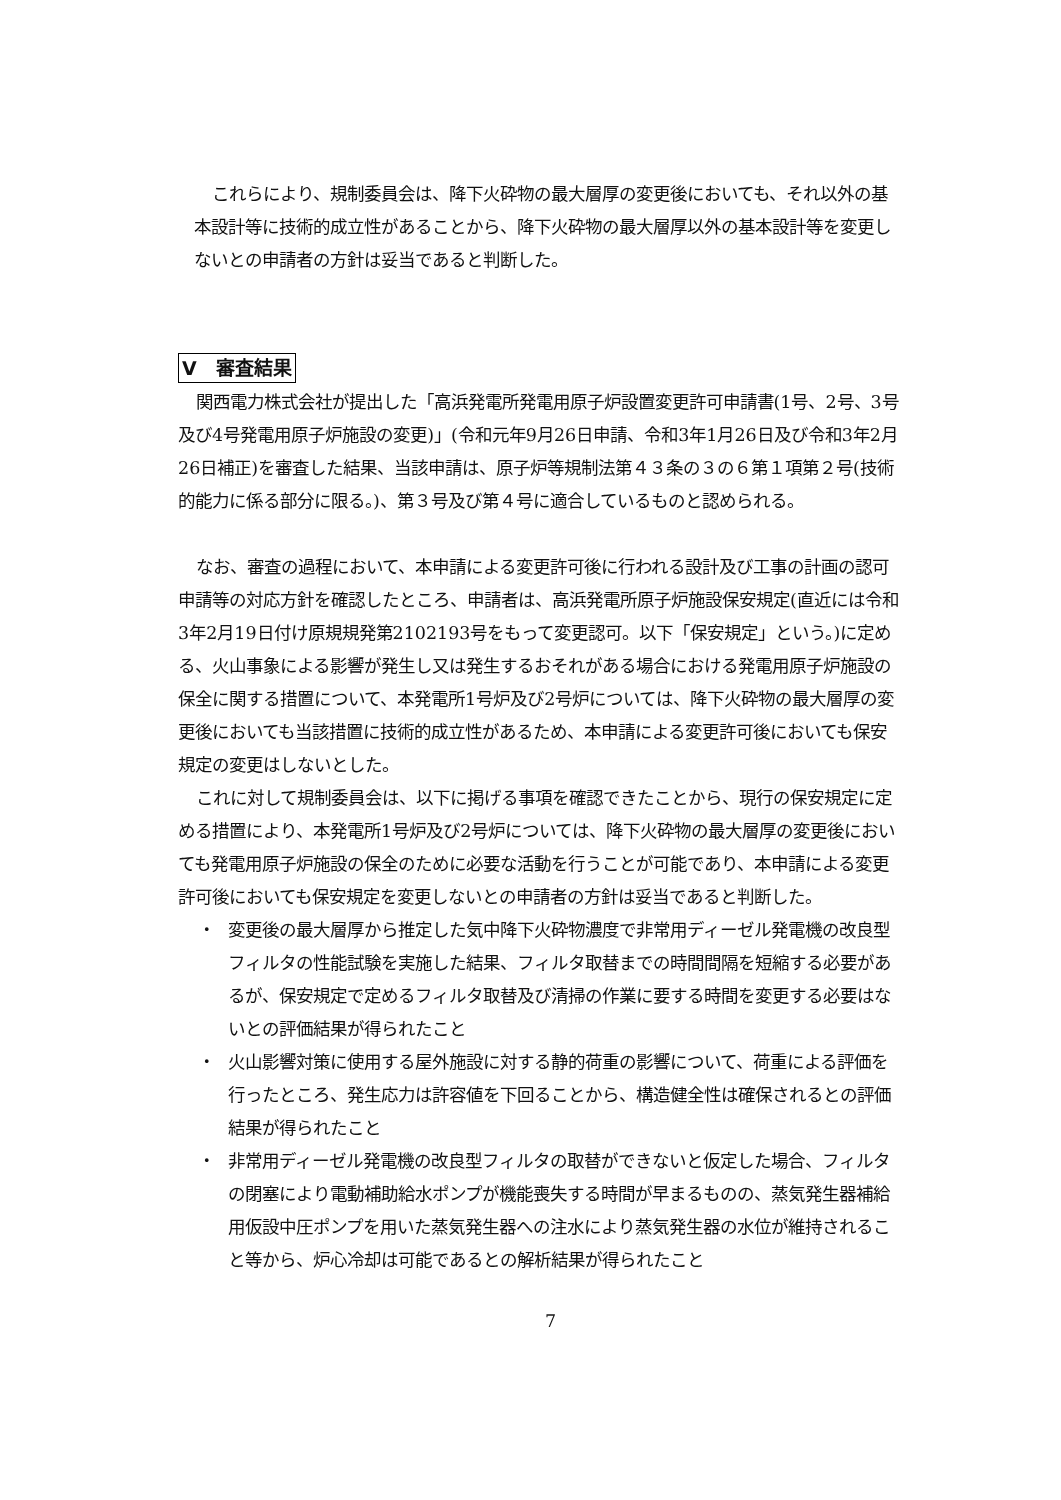これらにより、規制委員会は、降下火砕物の最大層厚の変更後においても、それ以外の基本設計等に技術的成立性があることから、降下火砕物の最大層厚以外の基本設計等を変更しないとの申請者の方針は妥当であると判断した。
V　審査結果
関西電力株式会社が提出した「高浜発電所発電用原子炉設置変更許可申請書(1号、2号、3号及び4号発電用原子炉施設の変更)」(令和元年9月26日申請、令和3年1月26日及び令和3年2月26日補正)を審査した結果、当該申請は、原子炉等規制法第４３条の３の６第１項第２号(技術的能力に係る部分に限る。)、第３号及び第４号に適合しているものと認められる。
なお、審査の過程において、本申請による変更許可後に行われる設計及び工事の計画の認可申請等の対応方針を確認したところ、申請者は、高浜発電所原子炉施設保安規定(直近には令和3年2月19日付け原規規発第2102193号をもって変更認可。以下「保安規定」という。)に定める、火山事象による影響が発生し又は発生するおそれがある場合における発電用原子炉施設の保全に関する措置について、本発電所1号炉及び2号炉については、降下火砕物の最大層厚の変更後においても当該措置に技術的成立性があるため、本申請による変更許可後においても保安規定の変更はしないとした。
これに対して規制委員会は、以下に掲げる事項を確認できたことから、現行の保安規定に定める措置により、本発電所1号炉及び2号炉については、降下火砕物の最大層厚の変更後においても発電用原子炉施設の保全のために必要な活動を行うことが可能であり、本申請による変更許可後においても保安規定を変更しないとの申請者の方針は妥当であると判断した。
・ 変更後の最大層厚から推定した気中降下火砕物濃度で非常用ディーゼル発電機の改良型フィルタの性能試験を実施した結果、フィルタ取替までの時間間隔を短縮する必要があるが、保安規定で定めるフィルタ取替及び清掃の作業に要する時間を変更する必要はないとの評価結果が得られたこと
・ 火山影響対策に使用する屋外施設に対する静的荷重の影響について、荷重による評価を行ったところ、発生応力は許容値を下回ることから、構造健全性は確保されるとの評価結果が得られたこと
・ 非常用ディーゼル発電機の改良型フィルタの取替ができないと仮定した場合、フィルタの閉塞により電動補助給水ポンプが機能喪失する時間が早まるものの、蒸気発生器補給用仮設中圧ポンプを用いた蒸気発生器への注水により蒸気発生器の水位が維持されること等から、炉心冷却は可能であるとの解析結果が得られたこと
7